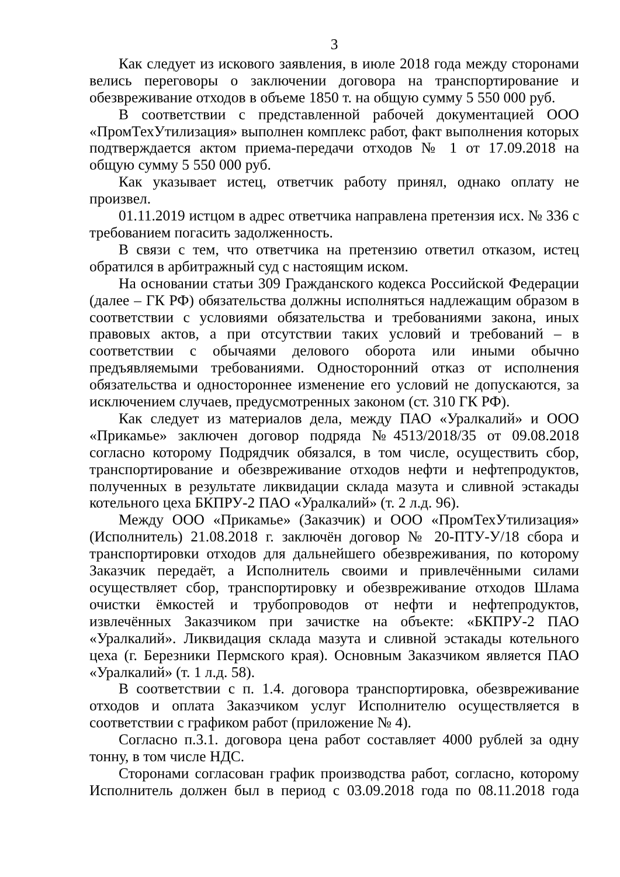3
Как следует из искового заявления, в июле 2018 года между сторонами велись переговоры о заключении договора на транспортирование и обезвреживание отходов в объеме 1850 т. на общую сумму 5 550 000 руб.
В соответствии с представленной рабочей документацией ООО «ПромТехУтилизация» выполнен комплекс работ, факт выполнения которых подтверждается актом приема-передачи отходов № 1 от 17.09.2018 на общую сумму 5 550 000 руб.
Как указывает истец, ответчик работу принял, однако оплату не произвел.
01.11.2019 истцом в адрес ответчика направлена претензия исх. № 336 с требованием погасить задолженность.
В связи с тем, что ответчика на претензию ответил отказом, истец обратился в арбитражный суд с настоящим иском.
На основании статьи 309 Гражданского кодекса Российской Федерации (далее – ГК РФ) обязательства должны исполняться надлежащим образом в соответствии с условиями обязательства и требованиями закона, иных правовых актов, а при отсутствии таких условий и требований – в соответствии с обычаями делового оборота или иными обычно предъявляемыми требованиями. Односторонний отказ от исполнения обязательства и одностороннее изменение его условий не допускаются, за исключением случаев, предусмотренных законом (ст. 310 ГК РФ).
Как следует из материалов дела, между ПАО «Уралкалий» и ООО «Прикамье» заключен договор подряда №4513/2018/35 от 09.08.2018 согласно которому Подрядчик обязался, в том числе, осуществить сбор, транспортирование и обезвреживание отходов нефти и нефтепродуктов, полученных в результате ликвидации склада мазута и сливной эстакады котельного цеха БКПРУ-2 ПАО «Уралкалий» (т. 2 л.д. 96).
Между ООО «Прикамье» (Заказчик) и ООО «ПромТехУтилизация» (Исполнитель) 21.08.2018 г. заключён договор № 20-ПТУ-У/18 сбора и транспортировки отходов для дальнейшего обезвреживания, по которому Заказчик передаёт, а Исполнитель своими и привлечёнными силами осуществляет сбор, транспортировку и обезвреживание отходов Шлама очистки ёмкостей и трубопроводов от нефти и нефтепродуктов, извлечённых Заказчиком при зачистке на объекте: «БКПРУ-2 ПАО «Уралкалий». Ликвидация склада мазута и сливной эстакады котельного цеха (г. Березники Пермского края). Основным Заказчиком является ПАО «Уралкалий» (т. 1 л.д. 58).
В соответствии с п. 1.4. договора транспортировка, обезвреживание отходов и оплата Заказчиком услуг Исполнителю осуществляется в соответствии с графиком работ (приложение № 4).
Согласно п.3.1. договора цена работ составляет 4000 рублей за одну тонну, в том числе НДС.
Сторонами согласован график производства работ, согласно, которому Исполнитель должен был в период с 03.09.2018 года по 08.11.2018 года